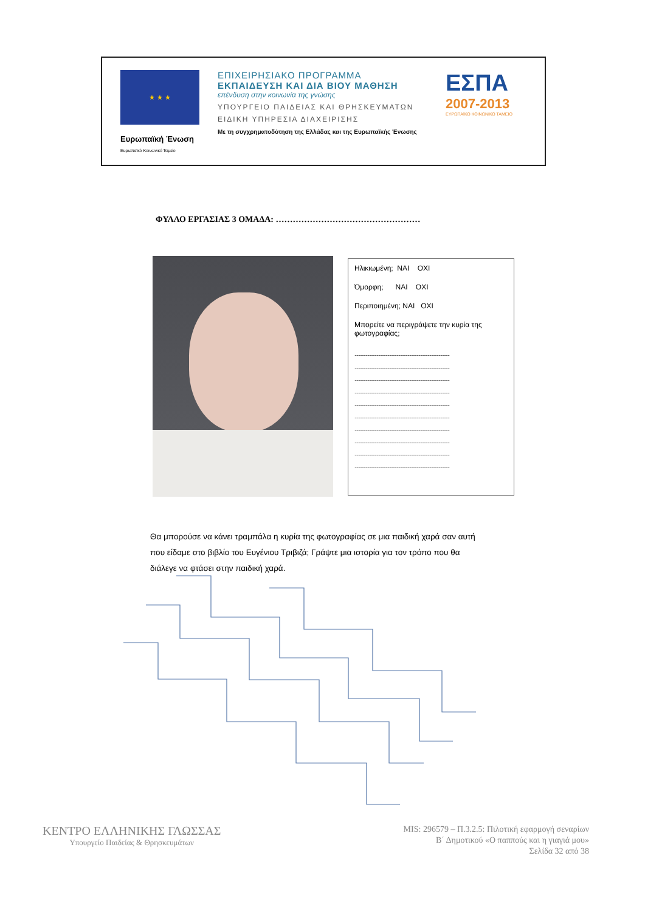★ ★ ★
Ευρωπαϊκή Ένωση
Ευρωπαϊκό Κοινωνικό Ταμείο
ΕΠΙΧΕΙΡΗΣΙΑΚΟ ΠΡΟΓΡΑΜΜΑ
ΕΚΠΑΙΔΕΥΣΗ ΚΑΙ ΔΙΑ ΒΙΟΥ ΜΑΘΗΣΗ
επένδυση στην κοινωνία της γνώσης
ΥΠΟΥΡΓΕΙΟ ΠΑΙΔΕΙΑΣ ΚΑΙ ΘΡΗΣΚΕΥΜΑΤΩΝ
ΕΙΔΙΚΗ ΥΠΗΡΕΣΙΑ ΔΙΑΧΕΙΡΙΣΗΣ
Με τη συγχρηματοδότηση της Ελλάδας και της Ευρωπαϊκής Ένωσης
ΕΣΠΑ
2007-2013
ΕΥΡΩΠΑΪΚΟ ΚΟΙΝΩΝΙΚΟ ΤΑΜΕΙΟ
ΦΥΛΛΟ ΕΡΓΑΣΙΑΣ 3 ΟΜΑΔΑ: ……………………………………………
Ηλικιωμένη; ΝΑΙ ΟΧΙ
Όμορφη; ΝΑΙ ΟΧΙ
Περιποιημένη; ΝΑΙ ΟΧΙ
Μπορείτε να περιγράψετε την κυρία της φωτογραφίας;
........................................................................................................
........................................................................................................
........................................................................................................
........................................................................................................
........................................................................................................
........................................................................................................
........................................................................................................
........................................................................................................
........................................................................................................
........................................................................................................
Θα μπορούσε να κάνει τραμπάλα η κυρία της φωτογραφίας σε μια παιδική χαρά σαν αυτή που είδαμε στο βιβλίο του Ευγένιου Τριβιζά; Γράψτε μια ιστορία για τον τρόπο που θα διάλεγε να φτάσει στην παιδική χαρά.
ΚΕΝΤΡΟ ΕΛΛΗΝΙΚΗΣ ΓΛΩΣΣΑΣ
Υπουργείο Παιδείας & Θρησκευμάτων
MIS: 296579 – Π.3.2.5: Πιλοτική εφαρμογή σεναρίων
Β΄ Δημοτικού «Ο παππούς και η γιαγιά μου»
Σελίδα 32 από 38